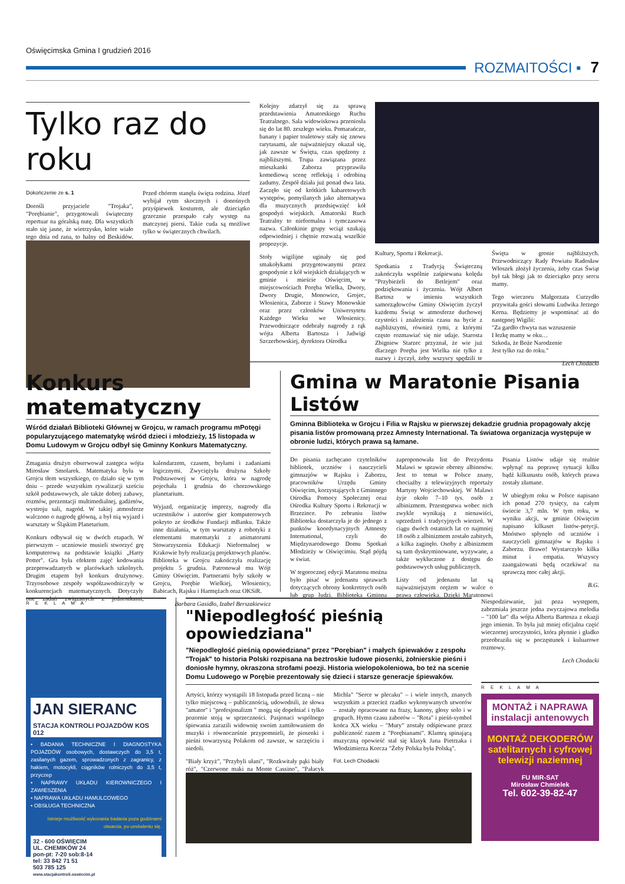Oświęcimska Gmina I grudzień 2016
ROZMAITOŚCI ▪ 7
Tylko raz do roku
Dokończenie ze s. 1
Dorośli przyjaciele "Trojaka", "Porębianie", przygotowali świąteczny repertuar na góralską nutę. Dla wszystkich stało się jasne, że wietrzysko, które wiało tego dnia od rana, to halny od Beskidów. Przed chórem stanęła święta rodzina. Józef wybijał rytm skocznych i donośnych przyśpiewek kosturem, ale dzieciątko grzecznie przespało cały występ na matczynej piersi. Takie cuda są możliwe tylko w świątecznych chwilach.
Kolejny zdarzył się za sprawą przedstawienia Amatorskiego Ruchu Teatralnego. Sala widowiskowa przeniosła się do lat 80. zeszłego wieku. Pomarańcze, banany i papier toaletowy stały się znowu rarytasami, ale najważniejszy okazał się, jak zawsze w Święta, czas spędzony z najbliższymi. Trupa zawiązana przez mieszkanki Zaborza przyprawiła komediową scenę refleksją i odrobiną zadumy. Zespół działa już ponad dwa lata. Zaczęło się od krótkich kabaretowych występów, pomyślanych jako alternatywa dla muzycznych przedsięwzięć kół gospodyń wiejskich. Amatorski Ruch Teatralny to nieformalna i tymczasowa nazwa. Członkinie grupy wciąż szukają odpowiedniej i chętnie rozważą wszelkie propozycje.
Stoły wigilijne uginały się pod smakołykami przygotowanymi przez gospodynie z kół wiejskich działających w gminie i mieście Oświęcim, w miejscowościach Poręba Wielka, Dwory, Dwory Drugie, Monowice, Grojec, Włosienica, Zaborze i Stawy Monowskie oraz przez członków Uniwersytetu Każdego Wieku we Włosienicy. Przewodniczące odebrały nagrody z rąk wójta Alberta Bartosza i Jadwigi Szczerbowskiej, dyrektora Ośrodka
Kultury, Sportu i Rekreacji.
Spotkania z Tradycją Świąteczną zakończyła wspólnie zaśpiewana kolęda "Przybieżeli do Betlejem" oraz podziękowania i życzenia. Wójt Albert Bartosz w imieniu wszystkich samorządowców Gminy Oświęcim życzył każdemu Świąt w atmosferze duchowej czystości i znalezienia czasu na bycie z najbliższymi, również tymi, z którymi często rozmawiać się nie udaje. Starosta Zbigniew Starzec przyznał, że wie już dlaczego Poręba jest Wielka nie tylko z nazwy i życzył, żeby wszyscy spędzili te Święta w gronie najbliższych. Przewodniczący Rady Powiatu Radosław Włoszek złożył życzenia, żeby czas Świąt był tak błogi jak to dzieciątko przy sercu mamy.
Tego wieczoru Małgorzata Curzydło przywitała gości słowami Ludwika Jerzego Kerna. Będziemy je wspominać aż do następnej Wigilii:
"Za gardło chwyta nas wzruszenie
I łezkę mamy w oku…
Szkoda, że Boże Narodzenie
Jest tylko raz do roku."
Lech Chodacki
Konkurs matematyczny
Wśród działań Biblioteki Głównej w Grojcu, w ramach programu mPotęgi popularyzującego matematykę wśród dzieci i młodzieży, 15 listopada w Domu Ludowym w Grojcu odbył się Gminny Konkurs Matematyczny.
Zmagania drużyn obserwował zastępca wójta Mirosław Smolarek. Matematyka była w Grojcu tłem wszystkiego, co działo się w tym dniu – przede wszystkim rywalizacji sześciu szkół podstawowych, ale także dobrej zabawy, rozmów, prezentacji multimedialnej, gadżetów, wystroju sali, nagród. W takiej atmosferze walczono o nagrodę główną, a był nią wyjazd i warsztaty w Śląskim Planetarium.
Konkurs odbywał się w dwóch etapach. W pierwszym – uczniowie musieli stworzyć grę komputerową na podstawie książki „Harry Potter". Gra była efektem zajęć kodowania przeprowadzanych w placówkach szkolnych. Drugim etapem był konkurs drużynowy. Trzyosobowe zespoły współzawodniczyły w konkurencjach matematycznych. Dotyczyły one zadań związanych z jednostkami, kalendarzem, czasem, bryłami i zadaniami logicznymi. Zwyciężyła drużyna Szkoły Podstawowej w Grojcu, która w nagrodę pojechała 1 grudnia do chorzowskiego planetarium.
Wyjazd, organizację imprezy, nagrody dla uczestników i autorów gier komputerowych pokryto ze środków Fundacji mBanku. Także inne działania, w tym warsztaty z robotyki z elementami matematyki z animatorami Stowarzyszenia Edukacji Nieformalnej w Krakowie były realizacją projektowych planów. Biblioteka w Grojcu zakończyła realizację projektu 5 grudnia. Patronował mu Wójt Gminy Oświęcim. Partnerami były szkoły w Grojcu, Porębie Wielkiej, Włosienicy, Babicach, Rajsku i Harmężach oraz OKSiR.
Barbara Gasidło, Izabel Berszakiewicz
Gmina w Maratonie Pisania Listów
Gminna Biblioteka w Grojcu i Filia w Rajsku w pierwszej dekadzie grudnia propagowały akcję pisania listów promowaną przez Amnesty International. Ta światowa organizacja występuje w obronie ludzi, których prawa są łamane.
Do pisania zachęcano czytelników bibliotek, uczniów i nauczycieli gimnazjów w Rajsku i Zaborzu, pracowników Urzędu Gminy Oświęcim, korzystających z Gminnego Ośrodka Pomocy Społecznej oraz Ośrodka Kultury Sportu i Rekreacji w Brzezince. Po zebraniu listów Biblioteka dostarczyła je do jednego z punktów koordynacyjnych Amnesty International, czyli do Międzynarodowego Domu Spotkań Młodzieży w Oświęcimiu. Stąd pójdą w świat.
W tegorocznej edycji Maratonu można było pisać w jedenastu sprawach dotyczących obrony konkretnych osób lub grup ludzi. Biblioteka Gminna zaproponowała list do Prezydenta Malawi w sprawie obrony albinosów. Jest to temat w Polsce znany, chociażby z telewizyjnych reportaży Martyny Wojciechowskiej. W Malawi żyje około 7–10 tys. osób z albinizmem. Przestępstwa wobec nich zwykle wynikają z nienawiści, uprzedzeń i tradycyjnych wierzeń. W ciągu dwóch ostatnich lat co najmniej 18 osób z albinizmem zostało zabitych, a kilka zaginęło. Osoby z albinizmem są tam dyskryminowane, wyzywane, a także wykluczone z dostępu do podstawowych usług publicznych.
Listy od jedenastu lat są najważniejszym orężem w walce o prawa człowieka. Dzięki Maratonowi Pisania Listów udaje się realnie wpłynąć na poprawę sytuacji kilku bądź kilkunastu osób, których prawa zostały złamane.
W ubiegłym roku w Polsce napisano ich ponad 270 tysięcy, na całym świecie 3,7 mln. W tym roku, w wyniku akcji, w gminie Oświęcim napisano kilkaset listów-petycji. Mnóstwo spłynęło od uczniów i nauczycieli gimnazjów w Rajsku i Zaborzu. Brawo! Wystarczyło kilka minut i empatia. Wszyscy zaangażowani będą oczekiwać na sprawczą moc całej akcji.
B.G.
R E K L A M A
JAN SIERANC
STACJA KONTROLI POJAZDÓW KOS 012
• BADANIA TECHNICZNE I DIAGNOSTYKA POJAZDÓW osobowych, dostawczych do 3,5 t, zasilanych gazem, sprowadzonych z zagranicy, z hakiem, motocykli, ciągników rolniczych do 3,5 t, przyczep
• NAPRAWY UKŁADU KIEROWNICZEGO I ZAWIESZENIA
• NAPRAWA UKŁADU HAMULCOWEGO
• OBSŁUGA TECHNICZNA
Istnieje możliwość wykonania badania poza godzinami otwarcia, po umówieniu się.
32 - 600 OŚWIĘCIM
UL. CHEMIKÓW 24
pon-pt: 7-20 sob:8-14
tel: 33 842 71 51
503 785 125
www.stacjakontroli.oswiecim.pl
"Niepodległość pieśnią opowiedziana"
"Niepodległość pieśnią opowiedziana" przez "Porębian" i małych śpiewaków z zespołu "Trojak" to historia Polski rozpisana na beztroskie ludowe piosenki, żołnierskie pieśni i doniosłe hymny, okraszona strofami poezji. Historia wielopokoleniowa, bo też na scenie Domu Ludowego w Porębie prezentowały się dzieci i starsze generacje śpiewaków.
Artyści, którzy wystąpili 18 listopada przed liczną – nie tylko miejscową – publicznością, udowodnili, że słowa "amator" i "profesjonalizm " mogą się dopełniać i tylko pozornie stoją w sprzeczności. Pasjonaci wspólnego śpiewania zarazili widownię swoim zamiłowaniem do muzyki i równocześnie przypomnieli, że piosenki i pieśni towarzyszą Polakom od zawsze, w szczęściu i niedoli.
"Biały krzyż", "Przybyli ułani", "Rozkwitały pąki biały róż", "Czerwone maki na Monte Cassino", "Pałacyk Michla" "Serce w plecaku" – i wiele innych, znanych wszystkim a przecież rzadko wykonywanych utworów – zostały opracowane na frazy, kanony, głosy solo i w grupach. Hymn czasu zaborów – "Rota" i pieśń-symbol końca XX wieku – "Mury" zostały odśpiewane przez publiczność razem z "Porębianami". Klamrą spinającą muzyczną opowieść stał się klasyk Jana Pietrzaka i Włodzimierza Korcza "Żeby Polska była Polską".
Fot. Lech Chodacki
Niespodziewanie, już poza występem, zabrzmiała jeszcze jedna zwyczajowa melodia – "100 lat" dla wójta Alberta Bartosza z okazji jego imienin. To była już mniej oficjalna część wieczornej uroczystości, która płynnie i gładko przeobraziła się w poczęstunek i kuluarowe rozmowy.
Lech Chodacki
R E K L A M A
MONTAŻ i NAPRAWA
instalacji antenowych
MONTAŻ DEKODERÓW
satelitarnych i cyfrowej
telewizji naziemnej
FU MIR-SAT
Mirosław Chmielek
Tel. 602-39-82-47